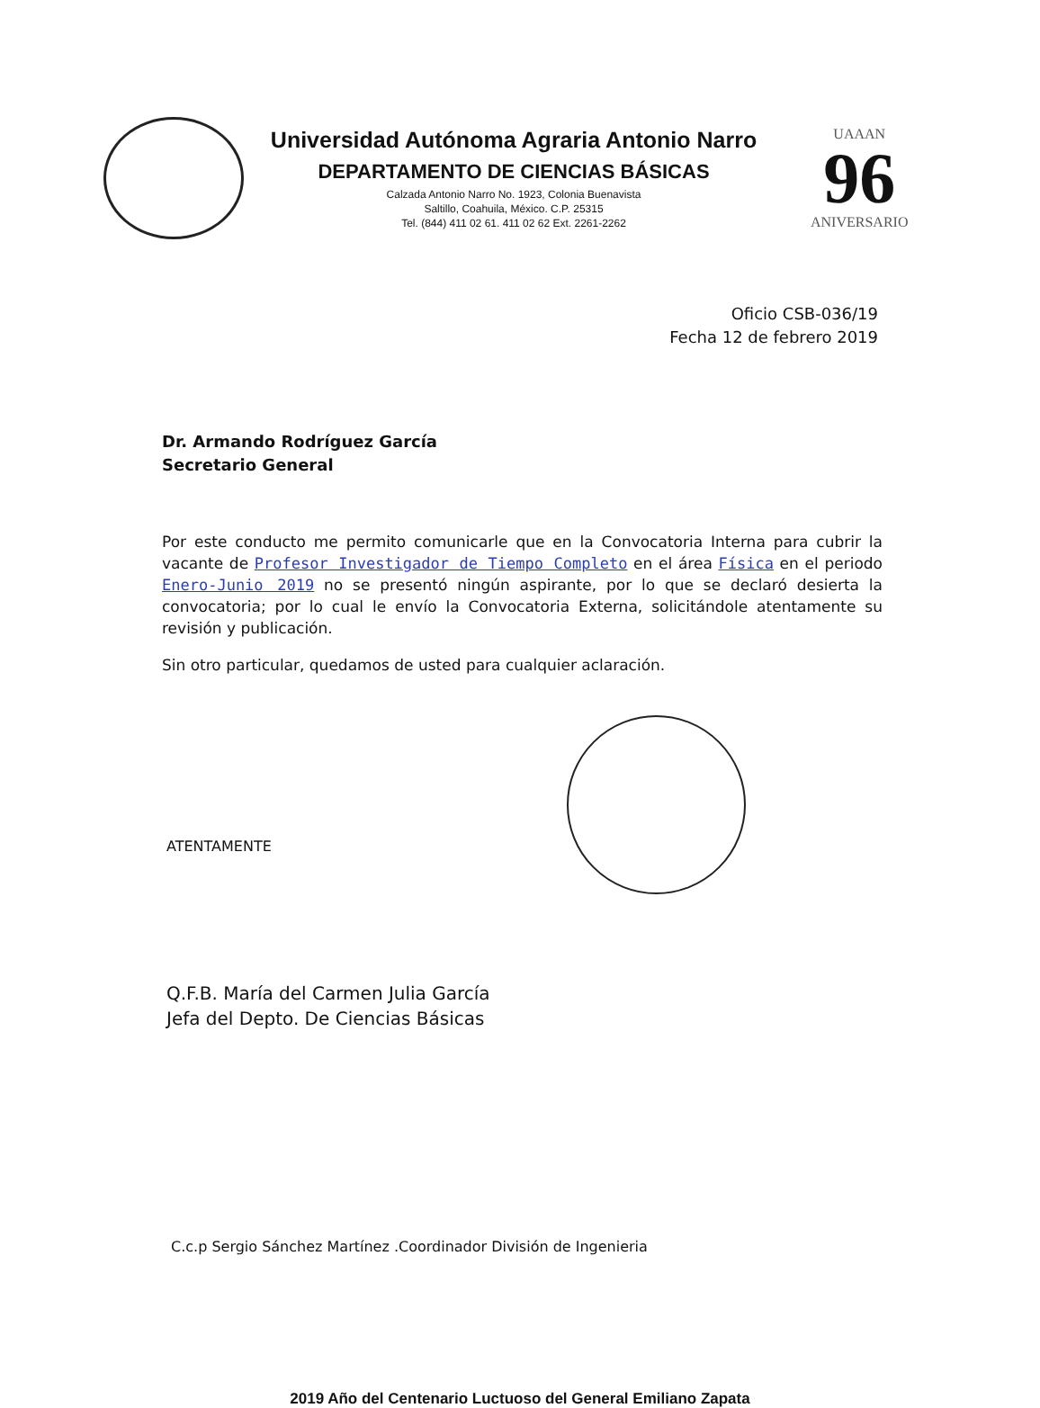Universidad Autónoma Agraria Antonio Narro
DEPARTAMENTO DE CIENCIAS BÁSICAS
Calzada Antonio Narro No. 1923, Colonia Buenavista
Saltillo, Coahuila, México. C.P. 25315
Tel. (844) 411 02 61. 411 02 62 Ext. 2261-2262
UAAAN
96
ANIVERSARIO
Oficio CSB-036/19
Fecha 12 de febrero 2019
Dr. Armando Rodríguez García
Secretario General
Por este conducto me permito comunicarle que en la Convocatoria Interna para cubrir la vacante de Profesor Investigador de Tiempo Completo en el área Física en el periodo Enero-Junio 2019 no se presentó ningún aspirante, por lo que se declaró desierta la convocatoria; por lo cual le envío la Convocatoria Externa, solicitándole atentamente su revisión y publicación.
Sin otro particular, quedamos de usted para cualquier aclaración.
ATENTAMENTE
Q.F.B. María del Carmen Julia García
Jefa del Depto. De Ciencias Básicas
C.c.p Sergio Sánchez Martínez .Coordinador División de Ingenieria
2019 Año del Centenario Luctuoso del General Emiliano Zapata